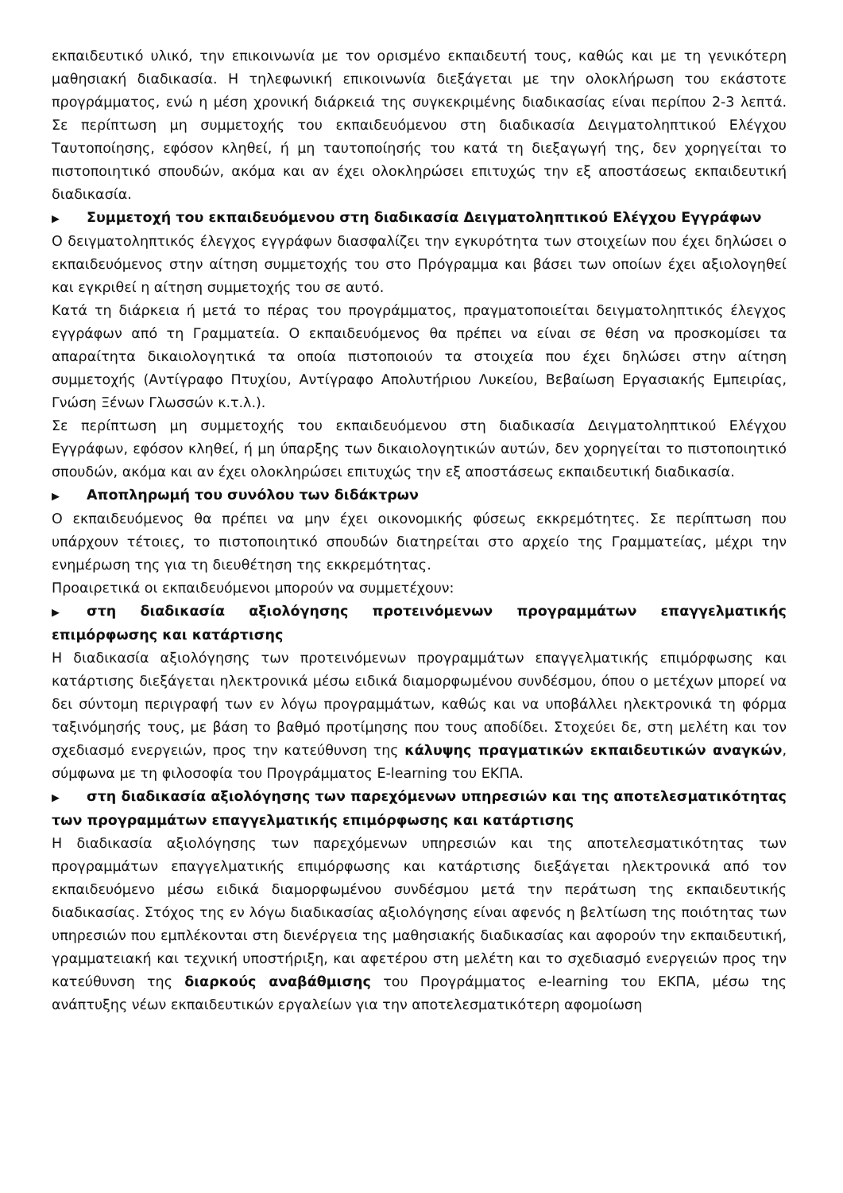εκπαιδευτικό υλικό, την επικοινωνία με τον ορισμένο εκπαιδευτή τους, καθώς και με τη γενικότερη μαθησιακή διαδικασία. Η τηλεφωνική επικοινωνία διεξάγεται με την ολοκλήρωση του εκάστοτε προγράμματος, ενώ η μέση χρονική διάρκειά της συγκεκριμένης διαδικασίας είναι περίπου 2-3 λεπτά. Σε περίπτωση μη συμμετοχής του εκπαιδευόμενου στη διαδικασία Δειγματοληπτικού Ελέγχου Ταυτοποίησης, εφόσον κληθεί, ή μη ταυτοποίησής του κατά τη διεξαγωγή της, δεν χορηγείται το πιστοποιητικό σπουδών, ακόμα και αν έχει ολοκληρώσει επιτυχώς την εξ αποστάσεως εκπαιδευτική διαδικασία.
▶ Συμμετοχή του εκπαιδευόμενου στη διαδικασία Δειγματοληπτικού Ελέγχου Εγγράφων
Ο δειγματοληπτικός έλεγχος εγγράφων διασφαλίζει την εγκυρότητα των στοιχείων που έχει δηλώσει ο εκπαιδευόμενος στην αίτηση συμμετοχής του στο Πρόγραμμα και βάσει των οποίων έχει αξιολογηθεί και εγκριθεί η αίτηση συμμετοχής του σε αυτό.
Κατά τη διάρκεια ή μετά το πέρας του προγράμματος, πραγματοποιείται δειγματοληπτικός έλεγχος εγγράφων από τη Γραμματεία. Ο εκπαιδευόμενος θα πρέπει να είναι σε θέση να προσκομίσει τα απαραίτητα δικαιολογητικά τα οποία πιστοποιούν τα στοιχεία που έχει δηλώσει στην αίτηση συμμετοχής (Αντίγραφο Πτυχίου, Αντίγραφο Απολυτήριου Λυκείου, Βεβαίωση Εργασιακής Εμπειρίας, Γνώση Ξένων Γλωσσών κ.τ.λ.).
Σε περίπτωση μη συμμετοχής του εκπαιδευόμενου στη διαδικασία Δειγματοληπτικού Ελέγχου Εγγράφων, εφόσον κληθεί, ή μη ύπαρξης των δικαιολογητικών αυτών, δεν χορηγείται το πιστοποιητικό σπουδών, ακόμα και αν έχει ολοκληρώσει επιτυχώς την εξ αποστάσεως εκπαιδευτική διαδικασία.
▶ Αποπληρωμή του συνόλου των διδάκτρων
Ο εκπαιδευόμενος θα πρέπει να μην έχει οικονομικής φύσεως εκκρεμότητες. Σε περίπτωση που υπάρχουν τέτοιες, το πιστοποιητικό σπουδών διατηρείται στο αρχείο της Γραμματείας, μέχρι την ενημέρωση της για τη διευθέτηση της εκκρεμότητας.
Προαιρετικά οι εκπαιδευόμενοι μπορούν να συμμετέχουν:
▶ στη διαδικασία αξιολόγησης προτεινόμενων προγραμμάτων επαγγελματικής επιμόρφωσης και κατάρτισης
Η διαδικασία αξιολόγησης των προτεινόμενων προγραμμάτων επαγγελματικής επιμόρφωσης και κατάρτισης διεξάγεται ηλεκτρονικά μέσω ειδικά διαμορφωμένου συνδέσμου, όπου ο μετέχων μπορεί να δει σύντομη περιγραφή των εν λόγω προγραμμάτων, καθώς και να υποβάλλει ηλεκτρονικά τη φόρμα ταξινόμησής τους, με βάση το βαθμό προτίμησης που τους αποδίδει. Στοχεύει δε, στη μελέτη και τον σχεδιασμό ενεργειών, προς την κατεύθυνση της κάλυψης πραγματικών εκπαιδευτικών αναγκών, σύμφωνα με τη φιλοσοφία του Προγράμματος E-learning του ΕΚΠΑ.
▶ στη διαδικασία αξιολόγησης των παρεχόμενων υπηρεσιών και της αποτελεσματικότητας των προγραμμάτων επαγγελματικής επιμόρφωσης και κατάρτισης
Η διαδικασία αξιολόγησης των παρεχόμενων υπηρεσιών και της αποτελεσματικότητας των προγραμμάτων επαγγελματικής επιμόρφωσης και κατάρτισης διεξάγεται ηλεκτρονικά από τον εκπαιδευόμενο μέσω ειδικά διαμορφωμένου συνδέσμου μετά την περάτωση της εκπαιδευτικής διαδικασίας. Στόχος της εν λόγω διαδικασίας αξιολόγησης είναι αφενός η βελτίωση της ποιότητας των υπηρεσιών που εμπλέκονται στη διενέργεια της μαθησιακής διαδικασίας και αφορούν την εκπαιδευτική, γραμματειακή και τεχνική υποστήριξη, και αφετέρου στη μελέτη και το σχεδιασμό ενεργειών προς την κατεύθυνση της διαρκούς αναβάθμισης του Προγράμματος e-learning του ΕΚΠΑ, μέσω της ανάπτυξης νέων εκπαιδευτικών εργαλείων για την αποτελεσματικότερη αφομοίωση